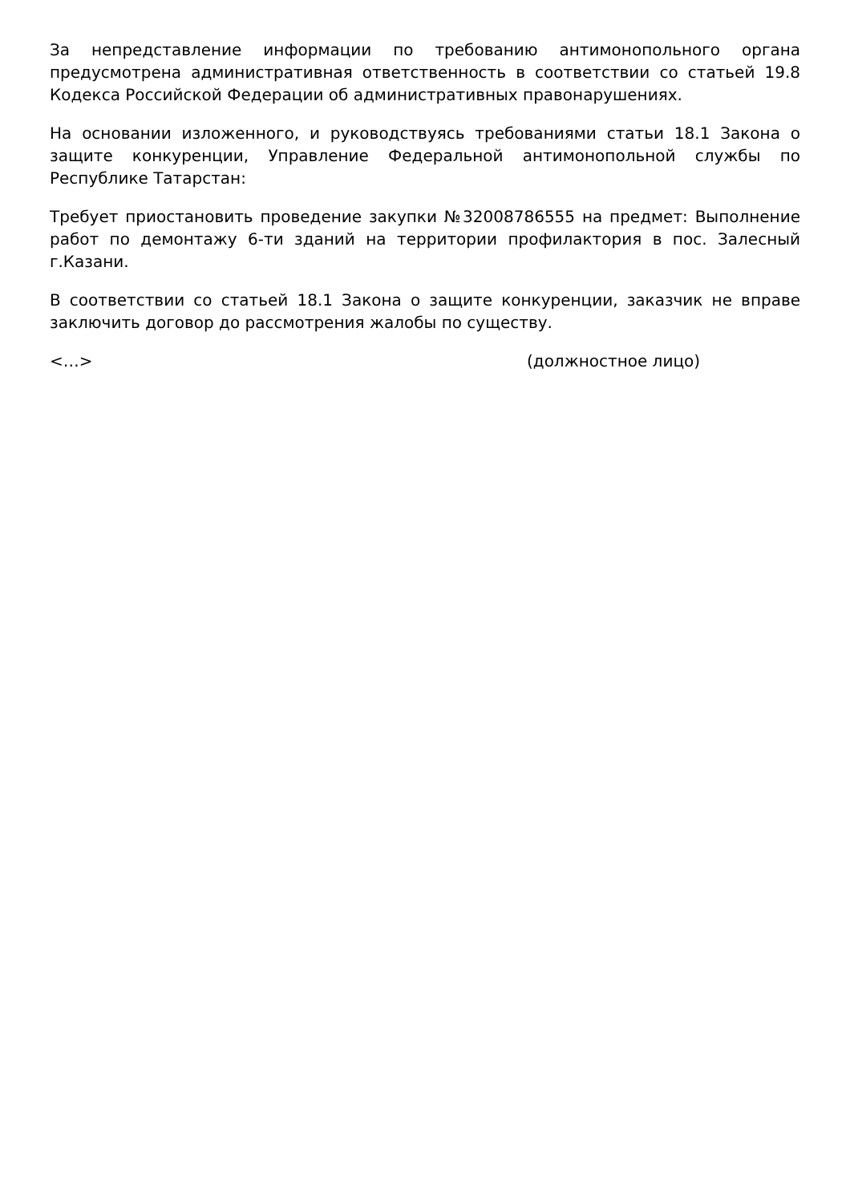За непредставление информации по требованию антимонопольного органа предусмотрена административная ответственность в соответствии со статьей 19.8 Кодекса Российской Федерации об административных правонарушениях.
На основании изложенного, и руководствуясь требованиями статьи 18.1 Закона о защите конкуренции, Управление Федеральной антимонопольной службы по Республике Татарстан:
Требует приостановить проведение закупки №32008786555 на предмет: Выполнение работ по демонтажу 6-ти зданий на территории профилактория в пос. Залесный г.Казани.
В соответствии со статьей 18.1 Закона о защите конкуренции, заказчик не вправе заключить договор до рассмотрения жалобы по существу.
<…> (должностное лицо)